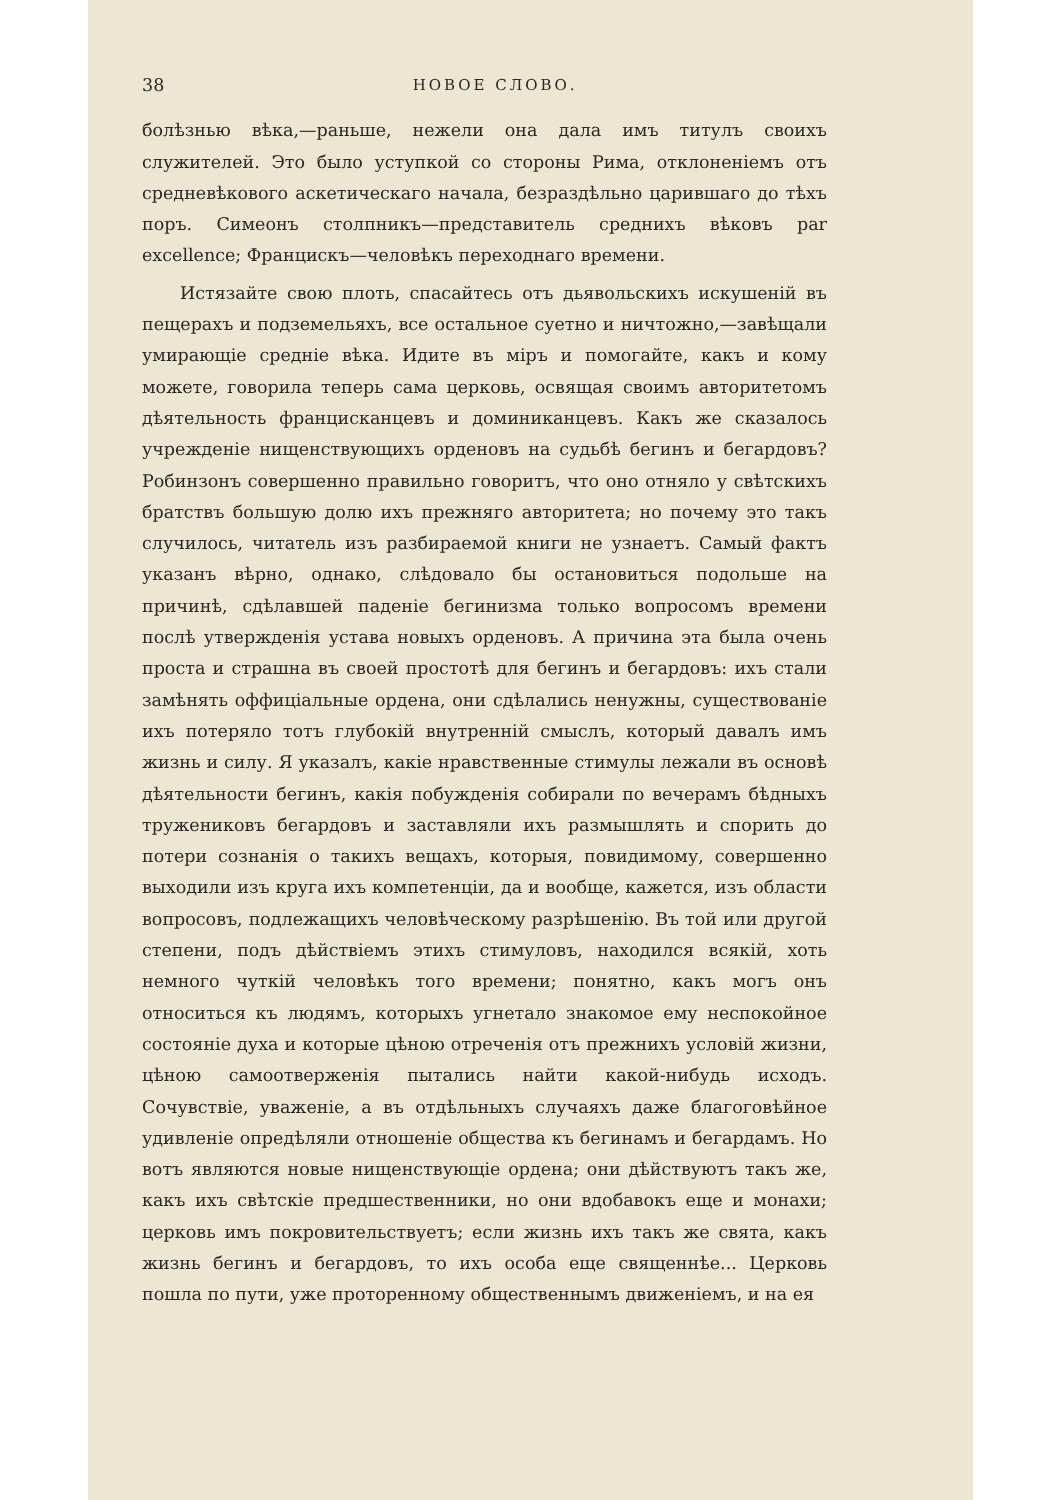38 НОВОЕ СЛОВО.
болѣзнью вѣка,—раньше, нежели она дала имъ титулъ своихъ служителей. Это было уступкой со стороны Рима, отклоненіемъ отъ средневѣкового аскетическаго начала, безраздѣльно царившаго до тѣхъ поръ. Симеонъ столпникъ—представитель среднихъ вѣковъ par excellence; Францискъ—человѣкъ переходнаго времени.
Истязайте свою плоть, спасайтесь отъ дьявольскихъ искушеній въ пещерахъ и подземельяхъ, все остальное суетно и ничтожно,—завѣщали умирающіе средніе вѣка. Идите въ міръ и помогайте, какъ и кому можете, говорила теперь сама церковь, освящая своимъ авторитетомъ дѣятельность францисканцевъ и доминиканцевъ. Какъ же сказалось учрежденіе нищенствующихъ орденовъ на судьбѣ бегинъ и бегардовъ? Робинзонъ совершенно правильно говоритъ, что оно отняло у свѣтскихъ братствъ большую долю ихъ прежняго авторитета; но почему это такъ случилось, читатель изъ разбираемой книги не узнаетъ. Самый фактъ указанъ вѣрно, однако, слѣдовало бы остановиться подольше на причинѣ, сдѣлавшей паденіе бегинизма только вопросомъ времени послѣ утвержденія устава новыхъ орденовъ. А причина эта была очень проста и страшна въ своей простотѣ для бегинъ и бегардовъ: ихъ стали замѣнять оффиціальные ордена, они сдѣлались ненужны, существованіе ихъ потеряло тотъ глубокій внутренній смыслъ, который давалъ имъ жизнь и силу. Я указалъ, какіе нравственные стимулы лежали въ основѣ дѣятельности бегинъ, какія побужденія собирали по вечерамъ бѣдныхъ тружениковъ бегардовъ и заставляли ихъ размышлять и спорить до потери сознанія о такихъ вещахъ, которыя, повидимому, совершенно выходили изъ круга ихъ компетенціи, да и вообще, кажется, изъ области вопросовъ, подлежащихъ человѣческому разрѣшенію. Въ той или другой степени, подъ дѣйствіемъ этихъ стимуловъ, находился всякій, хоть немного чуткій человѣкъ того времени; понятно, какъ могъ онъ относиться къ людямъ, которыхъ угнетало знакомое ему неспокойное состояніе духа и которые цѣною отреченія отъ прежнихъ условій жизни, цѣною самоотверженія пытались найти какой-нибудь исходъ. Сочувствіе, уваженіе, а въ отдѣльныхъ случаяхъ даже благоговѣйное удивленіе опредѣляли отношеніе общества къ бегинамъ и бегардамъ. Но вотъ являются новые нищенствующіе ордена; они дѣйствуютъ такъ же, какъ ихъ свѣтскіе предшественники, но они вдобавокъ еще и монахи; церковь имъ покровительствуетъ; если жизнь ихъ такъ же свята, какъ жизнь бегинъ и бегардовъ, то ихъ особа еще священнѣе... Церковь пошла по пути, уже проторенному общественнымъ движеніемъ, и на ея